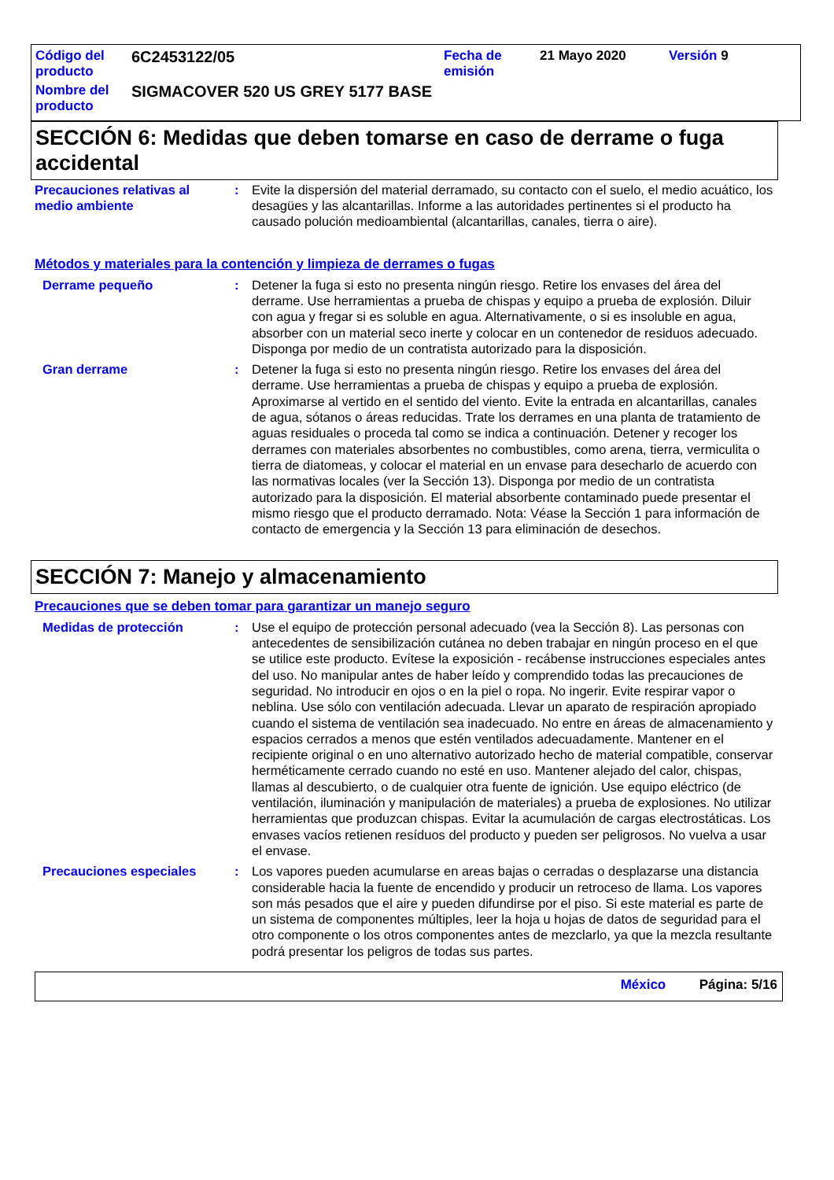| Código del producto | 6C2453122/05 | Fecha de emisión | 21 Mayo 2020 | Versión 9 |
| Nombre del producto | SIGMACOVER 520 US GREY 5177 BASE | | | |
SECCIÓN 6: Medidas que deben tomarse en caso de derrame o fuga accidental
Precauciones relativas al medio ambiente
: Evite la dispersión del material derramado, su contacto con el suelo, el medio acuático, los desagües y las alcantarillas. Informe a las autoridades pertinentes si el producto ha causado polución medioambiental (alcantarillas, canales, tierra o aire).
Métodos y materiales para la contención y limpieza de derrames o fugas
Derrame pequeño : Detener la fuga si esto no presenta ningún riesgo. Retire los envases del área del derrame. Use herramientas a prueba de chispas y equipo a prueba de explosión. Diluir con agua y fregar si es soluble en agua. Alternativamente, o si es insoluble en agua, absorber con un material seco inerte y colocar en un contenedor de residuos adecuado. Disponga por medio de un contratista autorizado para la disposición.
Gran derrame : Detener la fuga si esto no presenta ningún riesgo. Retire los envases del área del derrame. Use herramientas a prueba de chispas y equipo a prueba de explosión. Aproximarse al vertido en el sentido del viento. Evite la entrada en alcantarillas, canales de agua, sótanos o áreas reducidas. Trate los derrames en una planta de tratamiento de aguas residuales o proceda tal como se indica a continuación. Detener y recoger los derrames con materiales absorbentes no combustibles, como arena, tierra, vermiculita o tierra de diatomeas, y colocar el material en un envase para desecharlo de acuerdo con las normativas locales (ver la Sección 13). Disponga por medio de un contratista autorizado para la disposición. El material absorbente contaminado puede presentar el mismo riesgo que el producto derramado. Nota: Véase la Sección 1 para información de contacto de emergencia y la Sección 13 para eliminación de desechos.
SECCIÓN 7: Manejo y almacenamiento
Precauciones que se deben tomar para garantizar un manejo seguro
Medidas de protección : Use el equipo de protección personal adecuado (vea la Sección 8). Las personas con antecedentes de sensibilización cutánea no deben trabajar en ningún proceso en el que se utilice este producto. Evítese la exposición - recábense instrucciones especiales antes del uso. No manipular antes de haber leído y comprendido todas las precauciones de seguridad. No introducir en ojos o en la piel o ropa. No ingerir. Evite respirar vapor o neblina. Use sólo con ventilación adecuada. Llevar un aparato de respiración apropiado cuando el sistema de ventilación sea inadecuado. No entre en áreas de almacenamiento y espacios cerrados a menos que estén ventilados adecuadamente. Mantener en el recipiente original o en uno alternativo autorizado hecho de material compatible, conservar herméticamente cerrado cuando no esté en uso. Mantener alejado del calor, chispas, llamas al descubierto, o de cualquier otra fuente de ignición. Use equipo eléctrico (de ventilación, iluminación y manipulación de materiales) a prueba de explosiones. No utilizar herramientas que produzcan chispas. Evitar la acumulación de cargas electrostáticas. Los envases vacíos retienen resíduos del producto y pueden ser peligrosos. No vuelva a usar el envase.
Precauciones especiales : Los vapores pueden acumularse en areas bajas o cerradas o desplazarse una distancia considerable hacia la fuente de encendido y producir un retroceso de llama. Los vapores son más pesados que el aire y pueden difundirse por el piso. Si este material es parte de un sistema de componentes múltiples, leer la hoja u hojas de datos de seguridad para el otro componente o los otros componentes antes de mezclarlo, ya que la mezcla resultante podrá presentar los peligros de todas sus partes.
México Página: 5/16